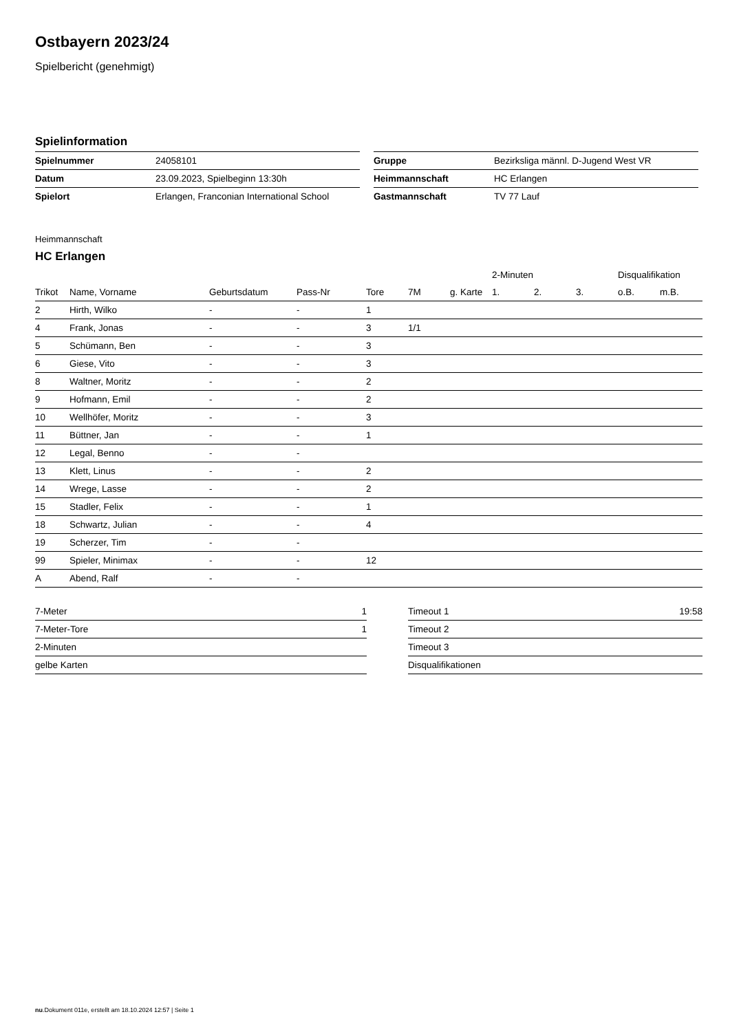Ostbayern 2023/24
Spielbericht (genehmigt)
Spielinformation
| Spielnummer | 24058101 |
| Datum | 23.09.2023, Spielbeginn 13:30h |
| Spielort | Erlangen, Franconian International School |
| Gruppe | Bezirksliga männl. D-Jugend West VR |
| Heimmannschaft | HC Erlangen |
| Gastmannschaft | TV 77 Lauf |
Heimmannschaft
HC Erlangen
| | | | | | | | 2-Minuten | | | Disqualifikation | |
| --- | --- | --- | --- | --- | --- | --- | --- | --- | --- | --- | --- |
| Trikot | Name, Vorname | Geburtsdatum | Pass-Nr | Tore | 7M | g. Karte | 1. | 2. | 3. | o.B. | m.B. |
| 2 | Hirth, Wilko | - | - | 1 | | | | | | | |
| 4 | Frank, Jonas | - | - | 3 | 1/1 | | | | | | |
| 5 | Schümann, Ben | - | - | 3 | | | | | | | |
| 6 | Giese, Vito | - | - | 3 | | | | | | | |
| 8 | Waltner, Moritz | - | - | 2 | | | | | | | |
| 9 | Hofmann, Emil | - | - | 2 | | | | | | | |
| 10 | Wellhöfer, Moritz | - | - | 3 | | | | | | | |
| 11 | Büttner, Jan | - | - | 1 | | | | | | | |
| 12 | Legal, Benno | - | - | | | | | | | | |
| 13 | Klett, Linus | - | - | 2 | | | | | | | |
| 14 | Wrege, Lasse | - | - | 2 | | | | | | | |
| 15 | Stadler, Felix | - | - | 1 | | | | | | | |
| 18 | Schwartz, Julian | - | - | 4 | | | | | | | |
| 19 | Scherzer, Tim | - | - | | | | | | | | |
| 99 | Spieler, Minimax | - | - | 12 | | | | | | | |
| A | Abend, Ralf | - | - | | | | | | | | |
| 7-Meter | 1 |
| 7-Meter-Tore | 1 |
| 2-Minuten | |
| gelbe Karten | |
| Timeout 1 | 19:58 |
| Timeout 2 | |
| Timeout 3 | |
| Disqualifikationen | |
nu.Dokument 011e, erstellt am 18.10.2024 12:57 | Seite 1